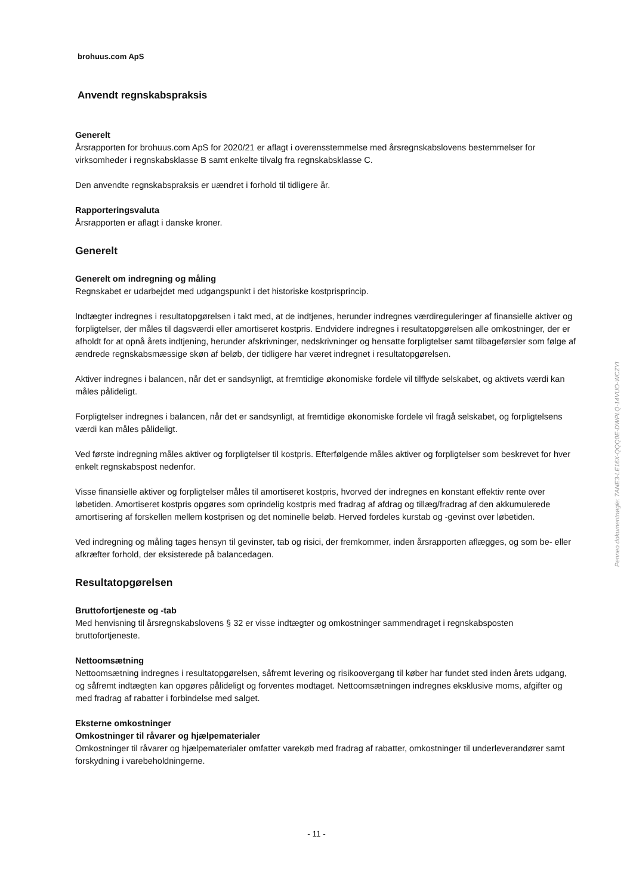brohuus.com ApS
Anvendt regnskabspraksis
Generelt
Årsrapporten for brohuus.com ApS for 2020/21 er aflagt i overensstemmelse med årsregnskabslovens bestemmelser for virksomheder i regnskabsklasse B samt enkelte tilvalg fra regnskabsklasse C.
Den anvendte regnskabspraksis er uændret i forhold til tidligere år.
Rapporteringsvaluta
Årsrapporten er aflagt i danske kroner.
Generelt
Generelt om indregning og måling
Regnskabet er udarbejdet med udgangspunkt i det historiske kostprisprincip.
Indtægter indregnes i resultatopgørelsen i takt med, at de indtjenes, herunder indregnes værdireguleringer af finansielle aktiver og forpligtelser, der måles til dagsværdi eller amortiseret kostpris. Endvidere indregnes i resultatopgørelsen alle omkostninger, der er afholdt for at opnå årets indtjening, herunder afskrivninger, nedskrivninger og hensatte forpligtelser samt tilbageførsler som følge af ændrede regnskabsmæssige skøn af beløb, der tidligere har været indregnet i resultatopgørelsen.
Aktiver indregnes i balancen, når det er sandsynligt, at fremtidige økonomiske fordele vil tilflyde selskabet, og aktivets værdi kan måles pålideligt.
Forpligtelser indregnes i balancen, når det er sandsynligt, at fremtidige økonomiske fordele vil fragå selskabet, og forpligtelsens værdi kan måles pålideligt.
Ved første indregning måles aktiver og forpligtelser til kostpris. Efterfølgende måles aktiver og forpligtelser som beskrevet for hver enkelt regnskabspost nedenfor.
Visse finansielle aktiver og forpligtelser måles til amortiseret kostpris, hvorved der indregnes en konstant effektiv rente over løbetiden. Amortiseret kostpris opgøres som oprindelig kostpris med fradrag af afdrag og tillæg/fradrag af den akkumulerede amortisering af forskellen mellem kostprisen og det nominelle beløb. Herved fordeles kurstab og -gevinst over løbetiden.
Ved indregning og måling tages hensyn til gevinster, tab og risici, der fremkommer, inden årsrapporten aflægges, og som be- eller afkræfter forhold, der eksisterede på balancedagen.
Resultatopgørelsen
Bruttofortjeneste og -tab
Med henvisning til årsregnskabslovens § 32 er visse indtægter og omkostninger sammendraget i regnskabsposten bruttofortjeneste.
Nettoomsætning
Nettoomsætning indregnes i resultatopgørelsen, såfremt levering og risikoovergang til køber har fundet sted inden årets udgang, og såfremt indtægten kan opgøres pålideligt og forventes modtaget. Nettoomsætningen indregnes eksklusive moms, afgifter og med fradrag af rabatter i forbindelse med salget.
Eksterne omkostninger
Omkostninger til råvarer og hjælpematerialer
Omkostninger til råvarer og hjælpematerialer omfatter varekøb med fradrag af rabatter, omkostninger til underleverandører samt forskydning i varebeholdningerne.
- 11 -
Penneo dokumentnøgle: 7ANE3-LE16X-QQQ0E-DWPLQ-14VUO-WCZYI